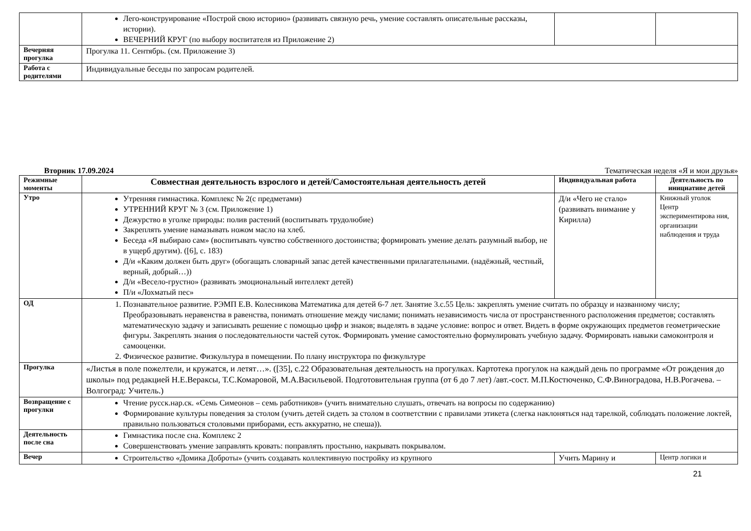| | Лего-конструирование «Построй свою историю» (развивать связную речь, умение составлять описательные рассказы, истории). ВЕЧЕРНИЙ КРУГ (по выбору воспитателя из Приложение 2) | | |
| Вечерняя прогулка | Прогулка 11. Сентябрь. (см. Приложение 3) | | |
| Работа с родителями | Индивидуальные беседы по запросам родителей. | | |
Вторник 17.09.2024 Тематическая неделя «Я и мои друзья»
| Режимные моменты | Совместная деятельность взрослого и детей/Самостоятельная деятельность детей | Индивидуальная работа | Деятельность по инициативе детей |
| --- | --- | --- | --- |
| Утро | Утренняя гимнастика. Комплекс № 2(с предметами) УТРЕННИЙ КРУГ № 3 (см. Приложение 1) Дежурство в уголке природы: полив растений (воспитывать трудолюбие) Закреплять умение намазывать ножом масло на хлеб. Беседа «Я выбираю сам» (воспитывать чувство собственного достоинства; формировать умение делать разумный выбор, не в ущерб другим). ([6], с. 183) Д/и «Каким должен быть друг» (обогащать словарный запас детей качественными прилагательными. (надёжный, честный, верный, добрый…)) Д/и «Весело-грустно» (развивать эмоциональный интеллект детей) П/и «Лохматый пес» | Д/и «Чего не стало» (развивать внимание у Кирилла) | Книжный уголок Центр экспериментирова ния, организации наблюдения и труда |
| ОД | 1. Познавательное развитие. РЭМП Е.В. Колесникова Математика для детей 6-7 лет. Занятие 3.с.55 Цель: закреплять умение считать по образцу и названному числу; Преобразовывать неравенства в равенства, понимать отношение между числами; понимать независимость числа от пространственного расположения предметов; составлять математическую задачу и записывать решение с помощью цифр и знаков; выделять в задаче условие: вопрос и ответ. Видеть в форме окружающих предметов геометрические фигуры. Закреплять знания о последовательности частей суток. Формировать умение самостоятельно формулировать учебную задачу. Формировать навыки самоконтроля и самооценки. 2. Физическое развитие. Физкультура в помещении. По плану инструктора по физкультуре | | |
| Прогулка | «Листья в поле пожелтели, и кружатся, и летят…». ([35], с.22 Образовательная деятельность на прогулках. Картотека прогулок на каждый день по программе «От рождения до школы» под редакцией Н.Е.Вераксы, Т.С.Комаровой, М.А.Васильевой. Подготовительная группа (от 6 до 7 лет) /авт.-сост. М.П.Костюченко, С.Ф.Виноградова, Н.В.Рогачева. – Волгоград: Учитель.) | | |
| Возвращение с прогулки | Чтение русск.нар.ск. «Семь Симеонов – семь работников» (учить внимательно слушать, отвечать на вопросы по содержанию) Формирование культуры поведения за столом (учить детей сидеть за столом в соответствии с правилами этикета (слегка наклоняться над тарелкой, соблюдать положение локтей, правильно пользоваться столовыми приборами, есть аккуратно, не спеша)). | | |
| Деятельность после сна | Гимнастика после сна. Комплекс 2 Совершенствовать умение заправлять кровать: поправлять простыню, накрывать покрывалом. | | |
| Вечер | Строительство «Домика Доброты» (учить создавать коллективную постройку из крупного | Учить Марину и | Центр логики и |
21